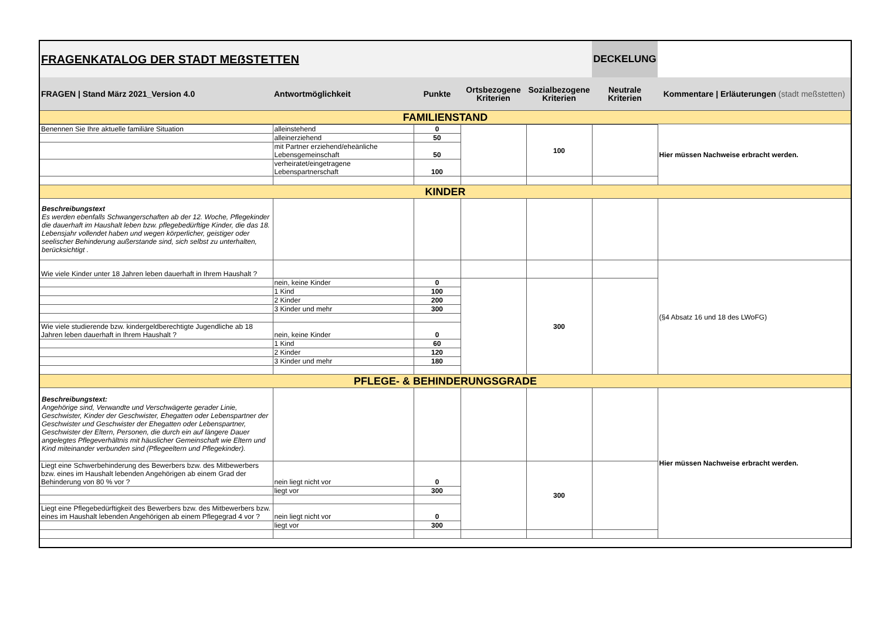| FRAGENKATALOG DER STADT MEẞSTETTEN | | | | | | | DECKELUNG |
| FRAGEN / Stand März 2021_Version 4.0 | Antwortmöglichkeit | Punkte | Ortsbezogene Kriterien | Sozialbezogene Kriterien | Neutrale Kriterien | Kommentare / Erläuterungen (stadt meßstetten) | |
| FAMILIENSTAND | | | | | | | |
| | | | | | | Hier müssen Nachweise erbracht werden. | |
| Benennen Sie Ihre aktuelle familiäre Situation | alleinstehend | 0 | | 100 | | | |
| | alleinerziehend | 50 | | | | | |
| | mit Partner erziehend/eheänliche Lebensgemeinschaft | 50 | | | | | |
| | verheiratet/eingetragene Lebenspartnerschaft | 100 | | | | | |
| KINDER | | | | | | | |
| Beschreibungstext Es werden ebenfalls Schwangerschaften ab der 12. Woche, Pflegekinder die dauerhaft im Haushalt leben bzw. pflegebedürftige Kinder, die das 18. Lebensjahr vollendet haben und wegen körperlicher, geistiger oder seelischer Behinderung außerstande sind, sich selbst zu unterhalten, berücksichtigt . | | | | | | | |
| Wie viele Kinder unter 18 Jahren leben dauerhaft in Ihrem Haushalt ? | | | | | | (§4 Absatz 16 und 18 des LWoFG) | |
| | nein, keine Kinder | 0 | | 300 | | | |
| | 1 Kind | 100 | | | | | |
| | 2 Kinder | 200 | | | | | |
| | 3 Kinder und mehr | 300 | | | | | |
| Wie viele studierende bzw. kindergeldberechtigte Jugendliche ab 18 Jahren leben dauerhaft in Ihrem Haushalt ? | nein, keine Kinder | 0 | | | | | |
| | 1 Kind | 60 | | | | | |
| | 2 Kinder | 120 | | | | | |
| | 3 Kinder und mehr | 180 | | | | | |
| PFLEGE- & BEHINDERUNGSGRADE | | | | | | | |
| Beschreibungstext: Angehörige sind, Verwandte und Verschwägerte gerader Linie, Geschwister, Kinder der Geschwister, Ehegatten oder Lebenspartner der Geschwister und Geschwister der Ehegatten oder Lebenspartner, Geschwister der Eltern, Personen, die durch ein auf längere Dauer angelegtes Pflegeverhältnis mit häuslicher Gemeinschaft wie Eltern und Kind miteinander verbunden sind (Pflegeeltern und Pflegekinder). | | | | | | Hier müssen Nachweise erbracht werden. | |
| Liegt eine Schwerbehinderung des Bewerbers bzw. des Mitbewerbers bzw. eines im Haushalt lebenden Angehörigen ab einem Grad der Behinderung von 80 % vor ? | nein liegt nicht vor | 0 | | 300 | | | |
| | liegt vor | 300 | | | | | |
| Liegt eine Pflegebedürftigkeit des Bewerbers bzw. des Mitbewerbers bzw. eines im Haushalt lebenden Angehörigen ab einem Pflegegrad 4 vor ? | nein liegt nicht vor | 0 | | | | | |
| | liegt vor | 300 | | | | | |